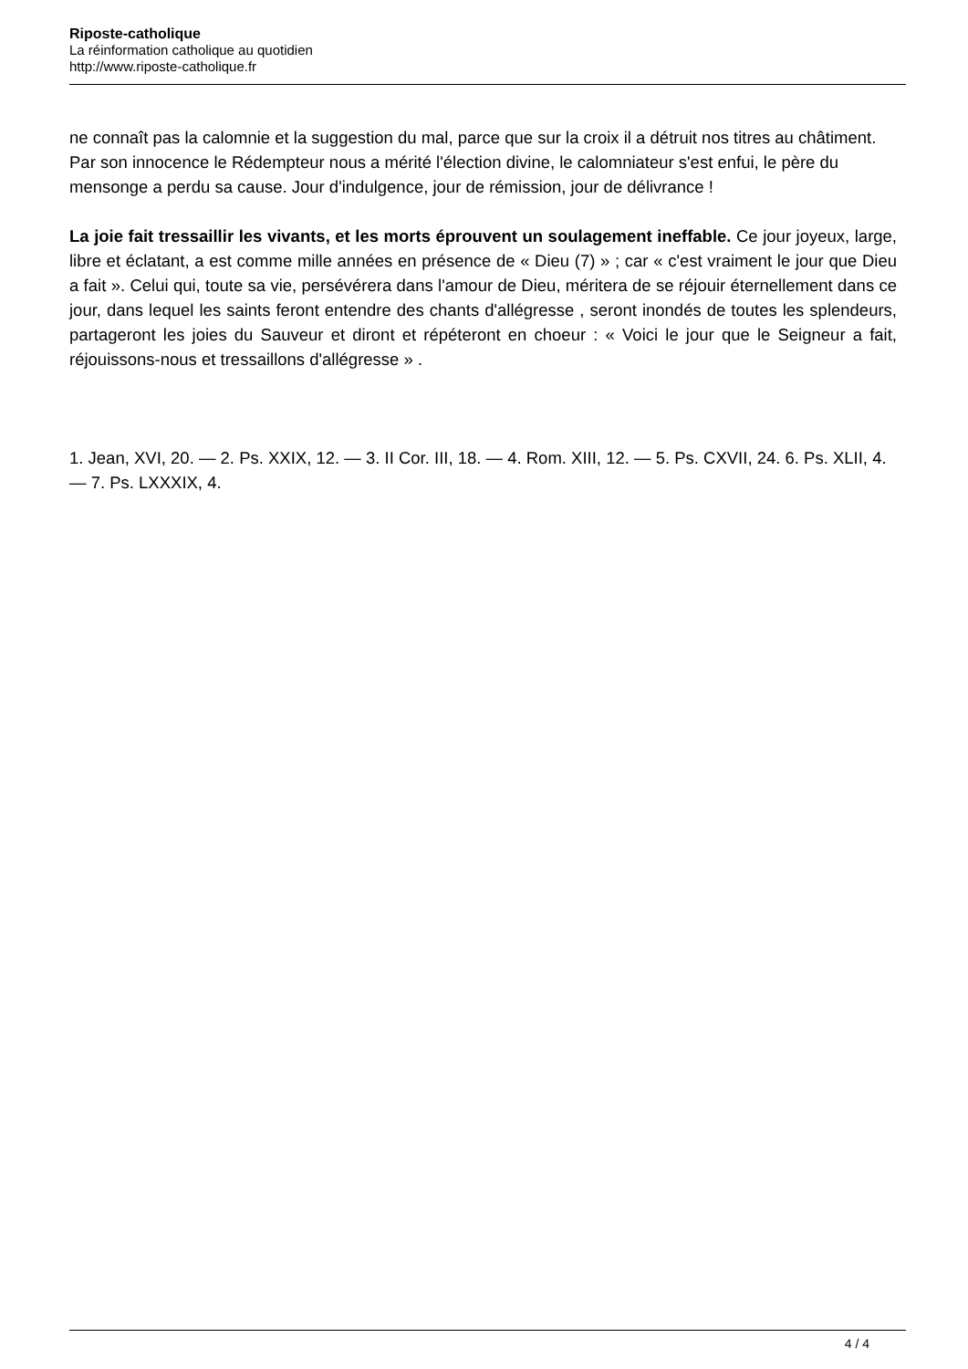Riposte-catholique
La réinformation catholique au quotidien
http://www.riposte-catholique.fr
ne connaît pas la calomnie et la suggestion du mal, parce que sur la croix il a détruit nos titres au châtiment. Par son innocence le Rédempteur nous a mérité l'élection divine, le calomniateur s'est enfui, le père du mensonge a perdu sa cause. Jour d'indulgence, jour de rémission, jour de délivrance !
La joie fait tressaillir les vivants, et les morts éprouvent un soulagement ineffable. Ce jour joyeux, large, libre et éclatant, a est comme mille années en présence de « Dieu (7) » ; car « c'est vraiment le jour que Dieu a fait ». Celui qui, toute sa vie, persévérera dans l'amour de Dieu, méritera de se réjouir éternellement dans ce jour, dans lequel les saints feront entendre des chants d'allégresse , seront inondés de toutes les splendeurs, partageront les joies du Sauveur et diront et répéteront en choeur : « Voici le jour que le Seigneur a fait, réjouissons-nous et tressaillons d'allégresse » .
1. Jean, XVI, 20. — 2. Ps. XXIX, 12. — 3. II Cor. III, 18. — 4. Rom. XIII, 12. — 5. Ps. CXVII, 24. 6. Ps. XLII, 4. — 7. Ps. LXXXIX, 4.
4 / 4